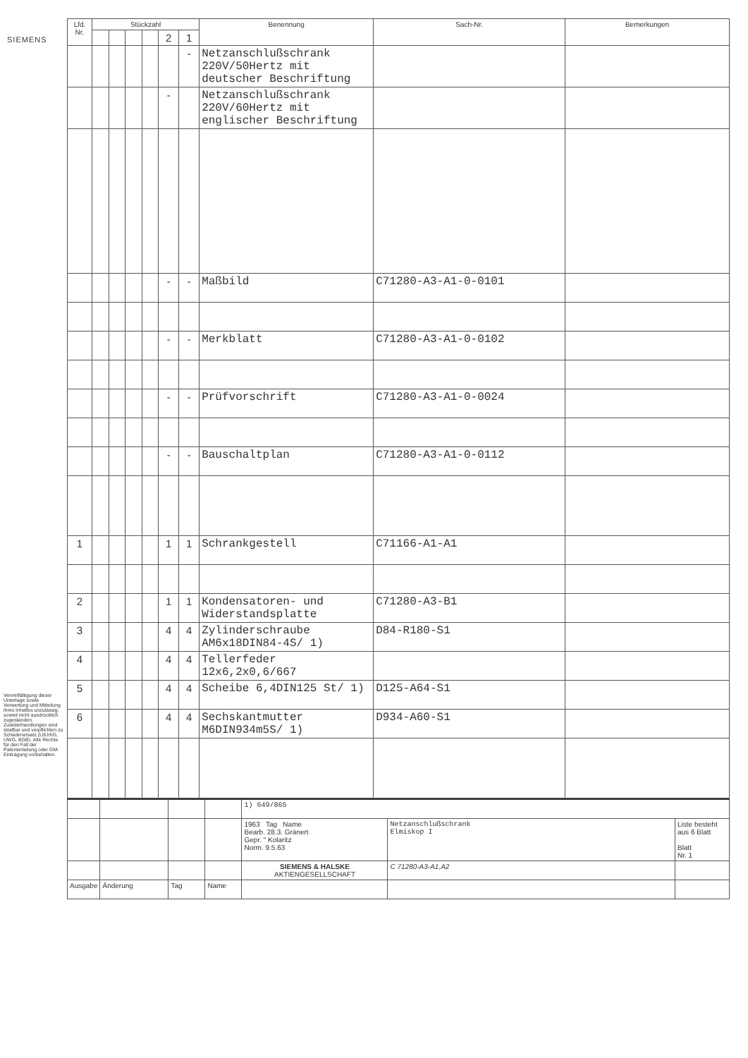SIEMENS
Vervielfältigung dieser Unterlage sowie Verwertung und Mitteilung ihres Inhaltes unzulässig, soweit nicht ausdrücklich zugestanden. Zuwiderhandlungen sind strafbar und verpflichten zu Schadenersatz (LitUrhG, UWG, BGB). Alle Rechte für den Fall der Patenterteilung oder GM-Eintragung vorbehalten.
| Lfd. Nr. | Stückzahl | | | | | | Benennung | Sach-Nr. | Bemerkungen |
| --- | --- | --- | --- | --- | --- | --- | --- | --- | --- |
| | | | | | 2 | 1 | | | |
| | | | | | | - | Netzanschlußschrank 220V/50Hertz mit deutscher Beschriftung | | |
| | | | | | - | | Netzanschlußschrank 220V/60Hertz mit englischer Beschriftung | | |
| | | | | | - | - | Maßbild | C71280-A3-A1-0-0101 | |
| | | | | | - | - | Merkblatt | C71280-A3-A1-0-0102 | |
| | | | | | - | - | Prüfvorschrift | C71280-A3-A1-0-0024 | |
| | | | | | - | - | Bauschaltplan | C71280-A3-A1-0-0112 | |
| 1 | | | | | 1 | 1 | Schrankgestell | C71166-A1-A1 | |
| 2 | | | | | 1 | 1 | Kondensatoren- und Widerstandsplatte | C71280-A3-B1 | |
| 3 | | | | | 4 | 4 | Zylinderschraube AM6x18DIN84-4S/ 1) | D84-R180-S1 | |
| 4 | | | | | 4 | 4 | Tellerfeder 12x6,2x0,6/667 | | |
| 5 | | | | | 4 | 4 | Scheibe 6,4DIN125 St/ 1) | D125-A64-S1 | |
| 6 | | | | | 4 | 4 | Sechskantmutter M6DIN934m5S/ 1) | D934-A60-S1 | |
| | | | | 1) 649/865 | | |
| | | | | 1963 Tag Name Bearb. 28.3. Gränert Gepr. " Kolaritz Norm. 9.5.63 | Netzanschlußschrank Elmiskop I | Liste besteht aus 6 Blatt Blatt Nr. 1 |
| | | | | SIEMENS & HALSKE AKTIENGESELLSCHAFT | C 71280-A3-A1,A2 | |
| Ausgabe | Änderung | Tag | Name | | | |